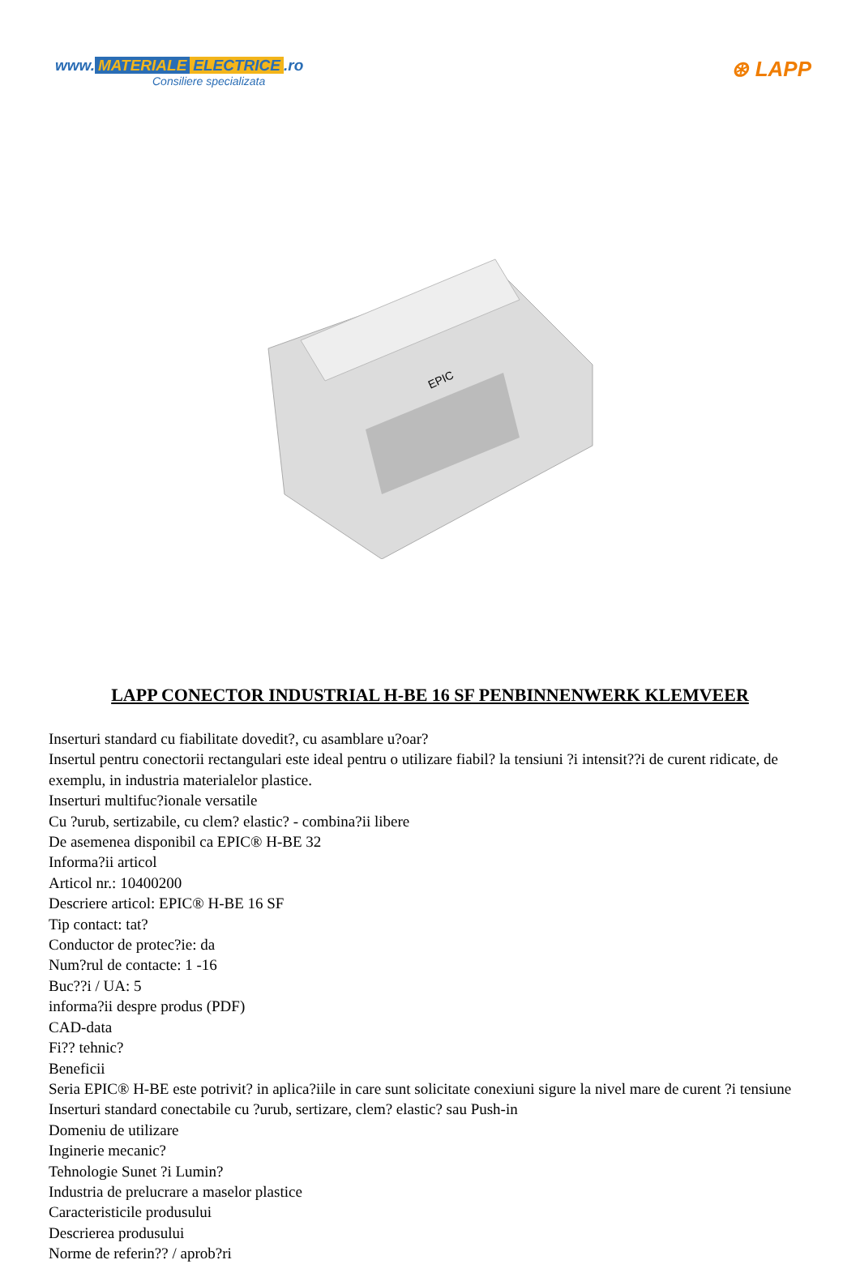www. MATERIALE ELECTRICE.ro
Consiliere specializata
⊛ LAPP
EPIC
LAPP CONECTOR INDUSTRIAL H-BE 16 SF PENBINNENWERK KLEMVEER
Inserturi standard cu fiabilitate dovedit?, cu asamblare u?oar?
Insertul pentru conectorii rectangulari este ideal pentru o utilizare fiabil? la tensiuni ?i intensit??i de curent ridicate, de exemplu, in industria materialelor plastice.
Inserturi multifuc?ionale versatile
Cu ?urub, sertizabile, cu clem? elastic? - combina?ii libere
De asemenea disponibil ca EPIC® H-BE 32
Informa?ii articol
Articol nr.: 10400200
Descriere articol: EPIC® H-BE 16 SF
Tip contact: tat?
Conductor de protec?ie: da
Num?rul de contacte: 1 -16
Buc??i / UA: 5
informa?ii despre produs (PDF)
CAD-data
Fi?? tehnic?
Beneficii
Seria EPIC® H-BE este potrivit? in aplica?iile in care sunt solicitate conexiuni sigure la nivel mare de curent ?i tensiune
Inserturi standard conectabile cu ?urub, sertizare, clem? elastic? sau Push-in
Domeniu de utilizare
Inginerie mecanic?
Tehnologie Sunet ?i Lumin?
Industria de prelucrare a maselor plastice
Caracteristicile produsului
Descrierea produsului
Norme de referin?? / aprob?ri